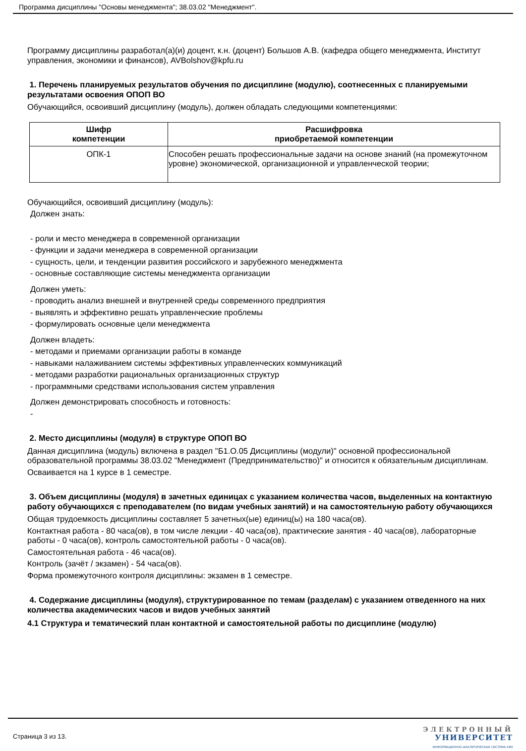Программа дисциплины "Основы менеджмента"; 38.03.02 "Менеджмент".
Программу дисциплины разработал(а)(и) доцент, к.н. (доцент) Большов А.В. (кафедра общего менеджмента, Институт управления, экономики и финансов), AVBolshov@kpfu.ru
1. Перечень планируемых результатов обучения по дисциплине (модулю), соотнесенных с планируемыми результатами освоения ОПОП ВО
Обучающийся, освоивший дисциплину (модуль), должен обладать следующими компетенциями:
| Шифр компетенции | Расшифровка приобретаемой компетенции |
| --- | --- |
| ОПК-1 | Способен решать профессиональные задачи на основе знаний (на промежуточном уровне) экономической, организационной и управленческой теории; |
Обучающийся, освоивший дисциплину (модуль):
Должен знать:
- роли и место менеджера в современной организации
- функции и задачи менеджера в современной организации
- сущность, цели, и тенденции развития российского и зарубежного менеджмента
- основные составляющие системы менеджмента организации
Должен уметь:
- проводить анализ внешней и внутренней среды современного предприятия
- выявлять и эффективно решать управленческие проблемы
- формулировать основные цели менеджмента
Должен владеть:
- методами и приемами организации работы в команде
- навыками налаживанием системы эффективных управленческих коммуникаций
- методами разработки рациональных организационных структур
- программными средствами использования систем управления
Должен демонстрировать способность и готовность:
-
2. Место дисциплины (модуля) в структуре ОПОП ВО
Данная дисциплина (модуль) включена в раздел "Б1.О.05 Дисциплины (модули)" основной профессиональной образовательной программы 38.03.02 "Менеджмент (Предпринимательство)" и относится к обязательным дисциплинам.
Осваивается на 1 курсе в 1 семестре.
3. Объем дисциплины (модуля) в зачетных единицах с указанием количества часов, выделенных на контактную работу обучающихся с преподавателем (по видам учебных занятий) и на самостоятельную работу обучающихся
Общая трудоемкость дисциплины составляет 5 зачетных(ые) единиц(ы) на 180 часа(ов).
Контактная работа - 80 часа(ов), в том числе лекции - 40 часа(ов), практические занятия - 40 часа(ов), лабораторные работы - 0 часа(ов), контроль самостоятельной работы - 0 часа(ов).
Самостоятельная работа - 46 часа(ов).
Контроль (зачёт / экзамен) - 54 часа(ов).
Форма промежуточного контроля дисциплины: экзамен в 1 семестре.
4. Содержание дисциплины (модуля), структурированное по темам (разделам) с указанием отведенного на них количества академических часов и видов учебных занятий
4.1 Структура и тематический план контактной и самостоятельной работы по дисциплине (модулю)
Страница 3 из 13.
ЭЛЕКТРОННЫЙ
УНИВЕРСИТЕТ
ИНФОРМАЦИОННО-АНАЛИТИЧЕСКАЯ СИСТЕМА КФУ